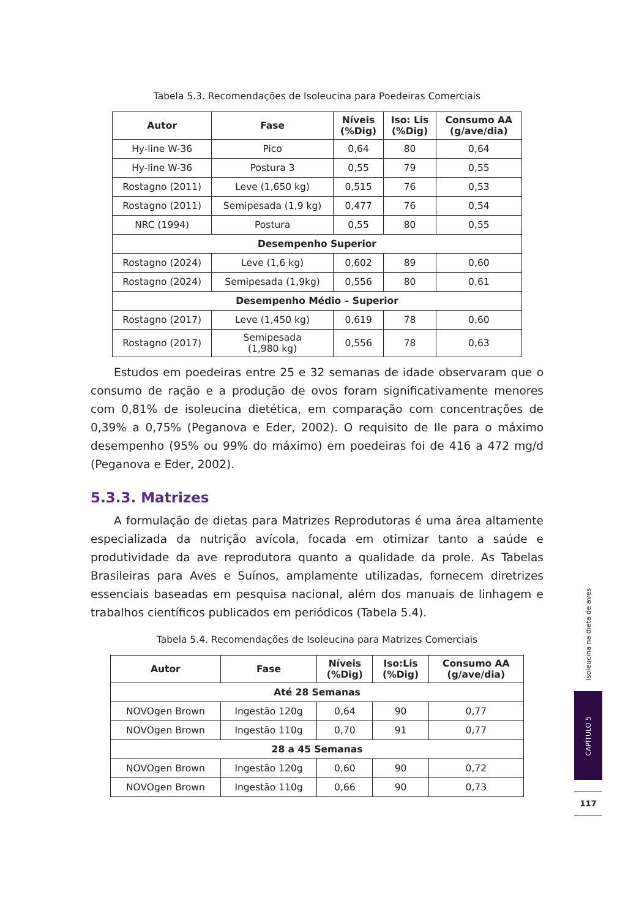Tabela 5.3. Recomendações de Isoleucina para Poedeiras Comerciais
| Autor | Fase | Níveis (%Dig) | Iso: Lis (%Dig) | Consumo AA (g/ave/dia) |
| --- | --- | --- | --- | --- |
| Hy-line W-36 | Pico | 0,64 | 80 | 0,64 |
| Hy-line W-36 | Postura 3 | 0,55 | 79 | 0,55 |
| Rostagno (2011) | Leve (1,650 kg) | 0,515 | 76 | 0,53 |
| Rostagno (2011) | Semipesada (1,9 kg) | 0,477 | 76 | 0,54 |
| NRC (1994) | Postura | 0,55 | 80 | 0,55 |
| Desempenho Superior | | | | |
| Rostagno (2024) | Leve (1,6 kg) | 0,602 | 89 | 0,60 |
| Rostagno (2024) | Semipesada (1,9kg) | 0,556 | 80 | 0,61 |
| Desempenho Médio – Superior | | | | |
| Rostagno (2017) | Leve (1,450 kg) | 0,619 | 78 | 0,60 |
| Rostagno (2017) | Semipesada (1,980 kg) | 0,556 | 78 | 0,63 |
Estudos em poedeiras entre 25 e 32 semanas de idade observaram que o consumo de ração e a produção de ovos foram significativamente menores com 0,81% de isoleucina dietética, em comparação com concentrações de 0,39% a 0,75% (Peganova e Eder, 2002). O requisito de Ile para o máximo desempenho (95% ou 99% do máximo) em poedeiras foi de 416 a 472 mg/d (Peganova e Eder, 2002).
5.3.3. Matrizes
A formulação de dietas para Matrizes Reprodutoras é uma área altamente especializada da nutrição avícola, focada em otimizar tanto a saúde e produtividade da ave reprodutora quanto a qualidade da prole. As Tabelas Brasileiras para Aves e Suínos, amplamente utilizadas, fornecem diretrizes essenciais baseadas em pesquisa nacional, além dos manuais de linhagem e trabalhos científicos publicados em periódicos (Tabela 5.4).
Tabela 5.4. Recomendações de Isoleucina para Matrizes Comerciais
| Autor | Fase | Níveis (%Dig) | Iso:Lis (%Dig) | Consumo AA (g/ave/dia) |
| --- | --- | --- | --- | --- |
| Até 28 Semanas | | | | |
| NOVOgen Brown | Ingestão 120g | 0,64 | 90 | 0,77 |
| NOVOgen Brown | Ingestão 110g | 0,70 | 91 | 0,77 |
| 28 a 45 Semanas | | | | |
| NOVOgen Brown | Ingestão 120g | 0,60 | 90 | 0,72 |
| NOVOgen Brown | Ingestão 110g | 0,66 | 90 | 0,73 |
Isoleucina na dieta de aves
CAPÍTULO 5
117